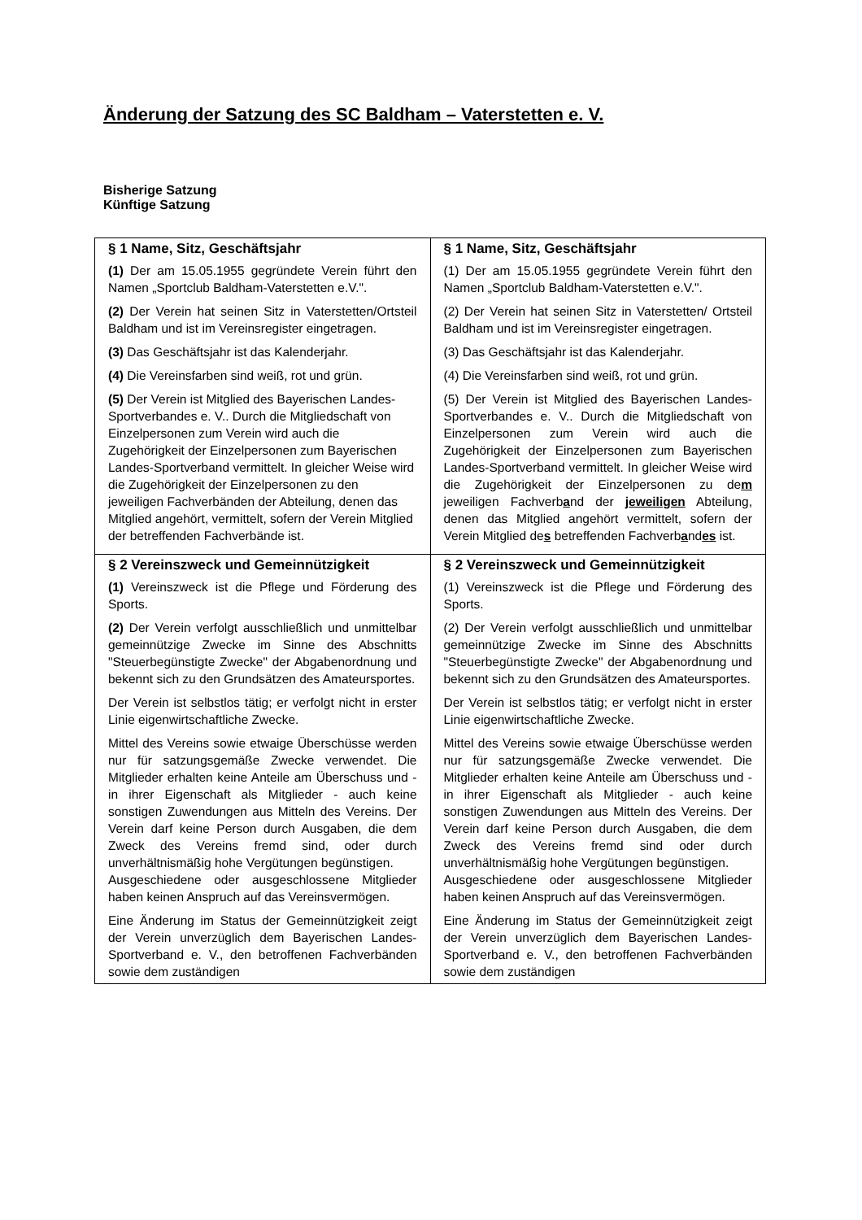Änderung der Satzung des SC Baldham – Vaterstetten e. V.
Bisherige Satzung Künftige Satzung
| § 1 Name, Sitz, Geschäftsjahr (1) Der am 15.05.1955 gegründete Verein führt den Namen „Sportclub Baldham-Vaterstetten e.V.". (2) Der Verein hat seinen Sitz in Vaterstetten/Ortsteil Baldham und ist im Vereinsregister eingetragen. (3) Das Geschäftsjahr ist das Kalenderjahr. (4) Die Vereinsfarben sind weiß, rot und grün. (5) Der Verein ist Mitglied des Bayerischen Landes-Sportverbandes e. V.. Durch die Mitgliedschaft von Einzelpersonen zum Verein wird auch die Zugehörigkeit der Einzelpersonen zum Bayerischen Landes-Sportverband vermittelt. In gleicher Weise wird die Zugehörigkeit der Einzelpersonen zu den jeweiligen Fachverbänden der Abteilung, denen das Mitglied angehört, vermittelt, sofern der Verein Mitglied der betreffenden Fachverbände ist. | § 1 Name, Sitz, Geschäftsjahr (1) Der am 15.05.1955 gegründete Verein führt den Namen „Sportclub Baldham-Vaterstetten e.V.". (2) Der Verein hat seinen Sitz in Vaterstetten/ Ortsteil Baldham und ist im Vereinsregister eingetragen. (3) Das Geschäftsjahr ist das Kalenderjahr. (4) Die Vereinsfarben sind weiß, rot und grün. (5) Der Verein ist Mitglied des Bayerischen Landes-Sportverbandes e. V.. Durch die Mitgliedschaft von Einzelpersonen zum Verein wird auch die Zugehörigkeit der Einzelpersonen zum Bayerischen Landes-Sportverband vermittelt. In gleicher Weise wird die Zugehörigkeit der Einzelpersonen zu de m jeweiligen Fachverb a nd der jeweiligen Abteilung, denen das Mitglied angehört vermittelt, sofern der Verein Mitglied de s betreffenden Fachverb a nd es ist. |
| § 2 Vereinszweck und Gemeinnützigkeit (1) Vereinszweck ist die Pflege und Förderung des Sports. (2) Der Verein verfolgt ausschließlich und unmittelbar gemeinnützige Zwecke im Sinne des Abschnitts "Steuerbegünstigte Zwecke" der Abgabenordnung und bekennt sich zu den Grundsätzen des Amateursportes. Der Verein ist selbstlos tätig; er verfolgt nicht in erster Linie eigenwirtschaftliche Zwecke. Mittel des Vereins sowie etwaige Überschüsse werden nur für satzungsgemäße Zwecke verwendet. Die Mitglieder erhalten keine Anteile am Überschuss und - in ihrer Eigenschaft als Mitglieder - auch keine sonstigen Zuwendungen aus Mitteln des Vereins. Der Verein darf keine Person durch Ausgaben, die dem Zweck des Vereins fremd sind, oder durch unverhältnismäßig hohe Vergütungen begünstigen. Ausgeschiedene oder ausgeschlossene Mitglieder haben keinen Anspruch auf das Vereinsvermögen. Eine Änderung im Status der Gemeinnützigkeit zeigt der Verein unverzüglich dem Bayerischen Landes-Sportverband e. V., den betroffenen Fachverbänden sowie dem zuständigen | § 2 Vereinszweck und Gemeinnützigkeit (1) Vereinszweck ist die Pflege und Förderung des Sports. (2) Der Verein verfolgt ausschließlich und unmittelbar gemeinnützige Zwecke im Sinne des Abschnitts "Steuerbegünstigte Zwecke" der Abgabenordnung und bekennt sich zu den Grundsätzen des Amateursportes. Der Verein ist selbstlos tätig; er verfolgt nicht in erster Linie eigenwirtschaftliche Zwecke. Mittel des Vereins sowie etwaige Überschüsse werden nur für satzungsgemäße Zwecke verwendet. Die Mitglieder erhalten keine Anteile am Überschuss und - in ihrer Eigenschaft als Mitglieder - auch keine sonstigen Zuwendungen aus Mitteln des Vereins. Der Verein darf keine Person durch Ausgaben, die dem Zweck des Vereins fremd sind oder durch unverhältnismäßig hohe Vergütungen begünstigen. Ausgeschiedene oder ausgeschlossene Mitglieder haben keinen Anspruch auf das Vereinsvermögen. Eine Änderung im Status der Gemeinnützigkeit zeigt der Verein unverzüglich dem Bayerischen Landes-Sportverband e. V., den betroffenen Fachverbänden sowie dem zuständigen |